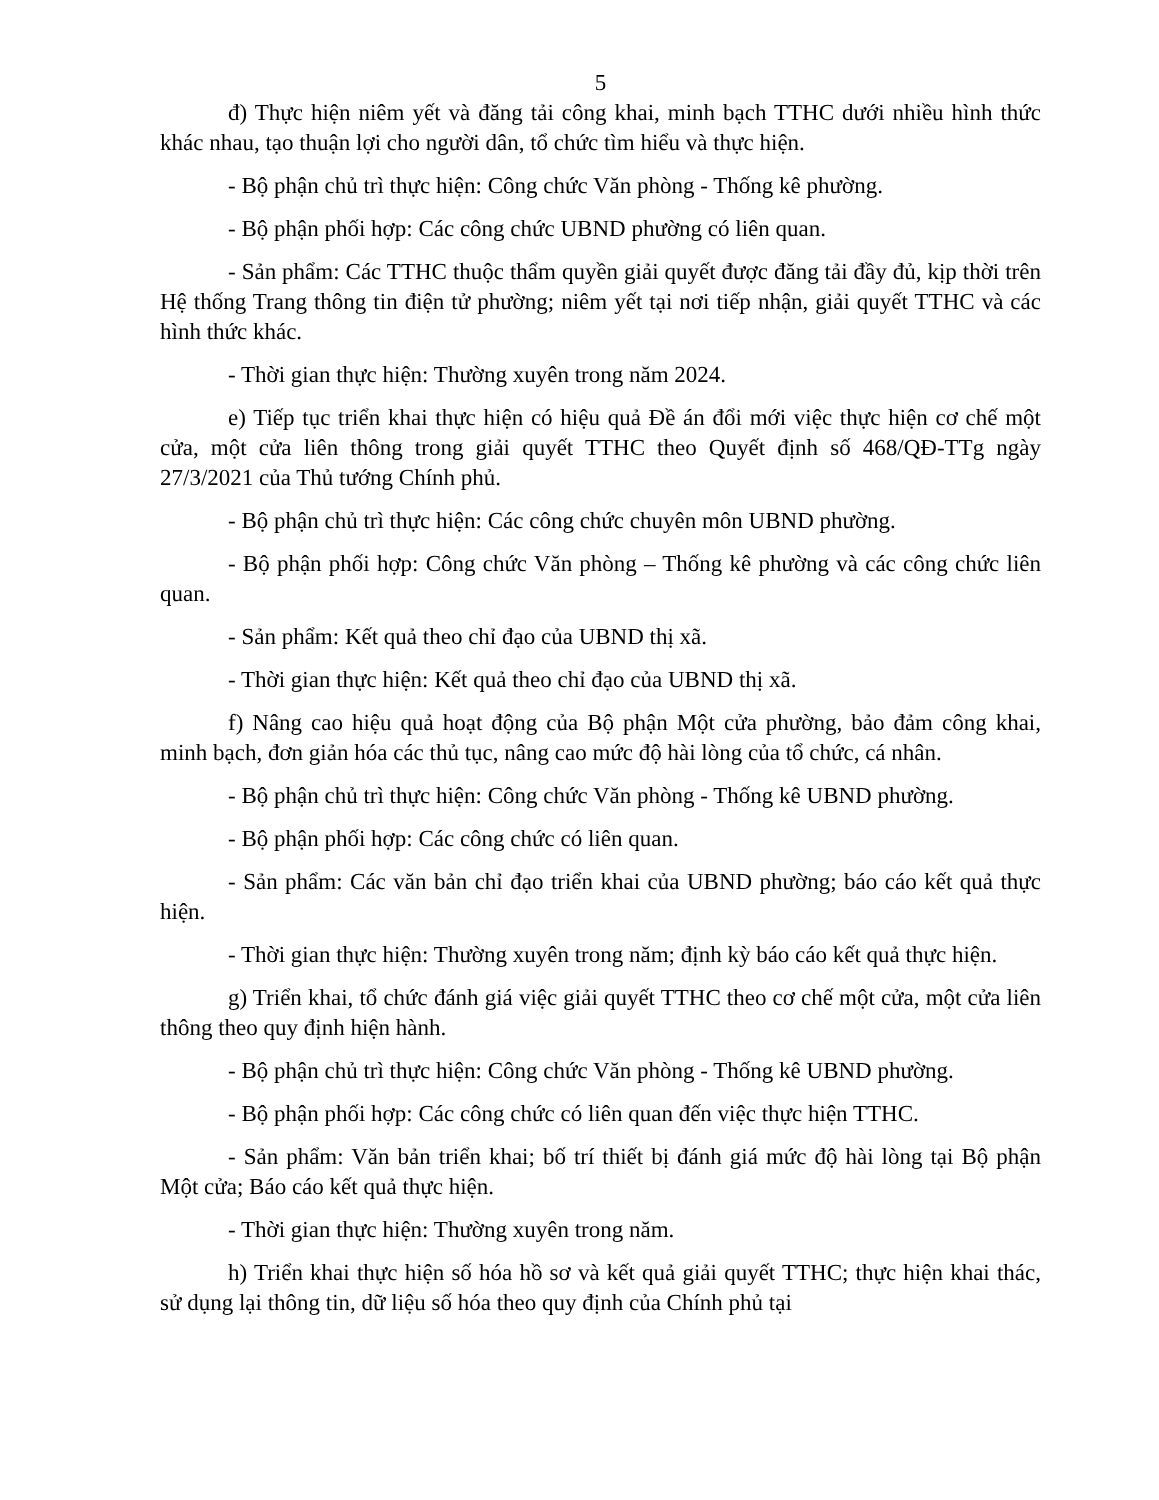5
đ) Thực hiện niêm yết và đăng tải công khai, minh bạch TTHC dưới nhiều hình thức khác nhau, tạo thuận lợi cho người dân, tổ chức tìm hiểu và thực hiện.
- Bộ phận chủ trì thực hiện: Công chức Văn phòng - Thống kê phường.
- Bộ phận phối hợp: Các công chức UBND phường có liên quan.
- Sản phẩm: Các TTHC thuộc thẩm quyền giải quyết được đăng tải đầy đủ, kịp thời trên Hệ thống Trang thông tin điện tử phường; niêm yết tại nơi tiếp nhận, giải quyết TTHC và các hình thức khác.
- Thời gian thực hiện: Thường xuyên trong năm 2024.
e) Tiếp tục triển khai thực hiện có hiệu quả Đề án đổi mới việc thực hiện cơ chế một cửa, một cửa liên thông trong giải quyết TTHC theo Quyết định số 468/QĐ-TTg ngày 27/3/2021 của Thủ tướng Chính phủ.
- Bộ phận chủ trì thực hiện: Các công chức chuyên môn UBND phường.
- Bộ phận phối hợp: Công chức Văn phòng – Thống kê phường và các công chức liên quan.
- Sản phẩm: Kết quả theo chỉ đạo của UBND thị xã.
- Thời gian thực hiện: Kết quả theo chỉ đạo của UBND thị xã.
f) Nâng cao hiệu quả hoạt động của Bộ phận Một cửa phường, bảo đảm công khai, minh bạch, đơn giản hóa các thủ tục, nâng cao mức độ hài lòng của tổ chức, cá nhân.
- Bộ phận chủ trì thực hiện: Công chức Văn phòng - Thống kê UBND phường.
- Bộ phận phối hợp: Các công chức có liên quan.
- Sản phẩm: Các văn bản chỉ đạo triển khai của UBND phường; báo cáo kết quả thực hiện.
- Thời gian thực hiện: Thường xuyên trong năm; định kỳ báo cáo kết quả thực hiện.
g) Triển khai, tổ chức đánh giá việc giải quyết TTHC theo cơ chế một cửa, một cửa liên thông theo quy định hiện hành.
- Bộ phận chủ trì thực hiện: Công chức Văn phòng - Thống kê UBND phường.
- Bộ phận phối hợp: Các công chức có liên quan đến việc thực hiện TTHC.
- Sản phẩm: Văn bản triển khai; bố trí thiết bị đánh giá mức độ hài lòng tại Bộ phận Một cửa; Báo cáo kết quả thực hiện.
- Thời gian thực hiện: Thường xuyên trong năm.
h) Triển khai thực hiện số hóa hồ sơ và kết quả giải quyết TTHC; thực hiện khai thác, sử dụng lại thông tin, dữ liệu số hóa theo quy định của Chính phủ tại